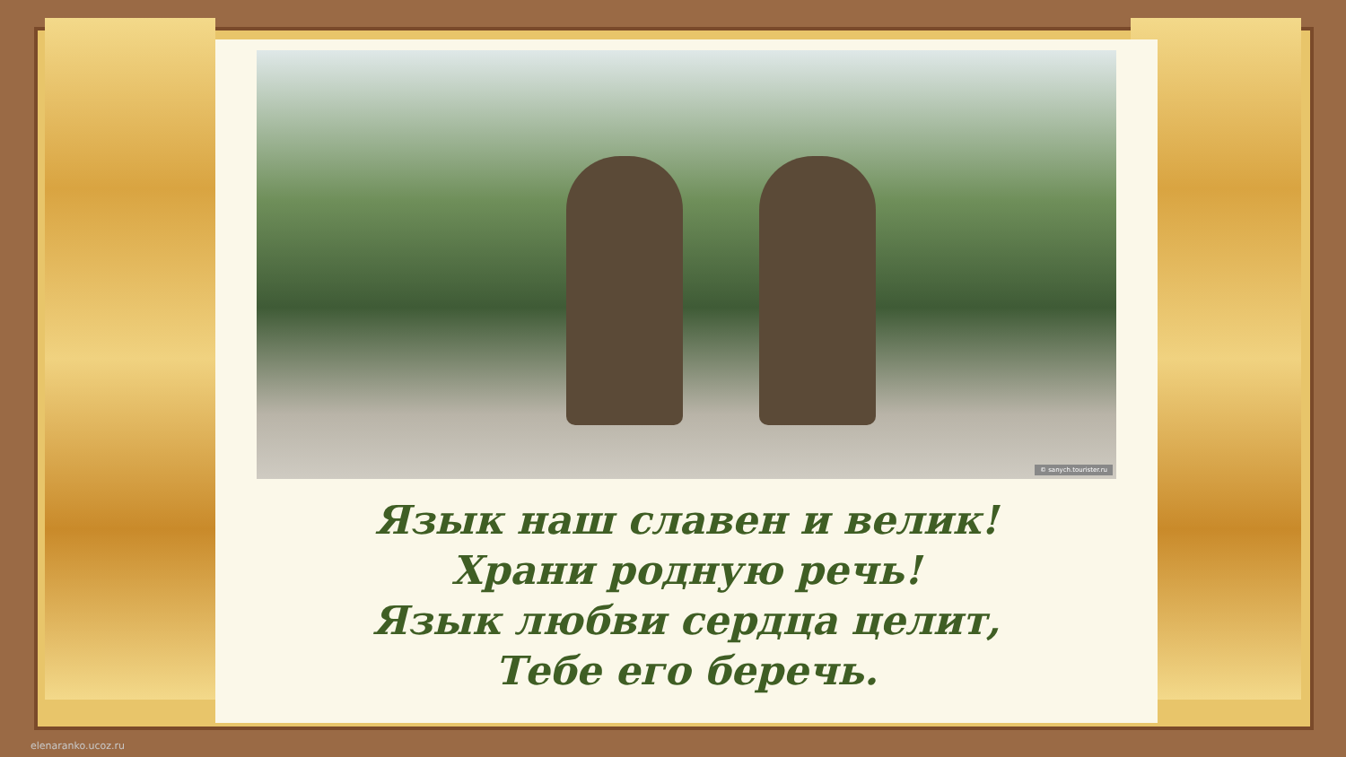© sanych.tourister.ru
Язык наш славен и велик!
Храни родную речь!
Язык любви сердца целит,
Тебе его беречь.
elenaranko.ucoz.ru